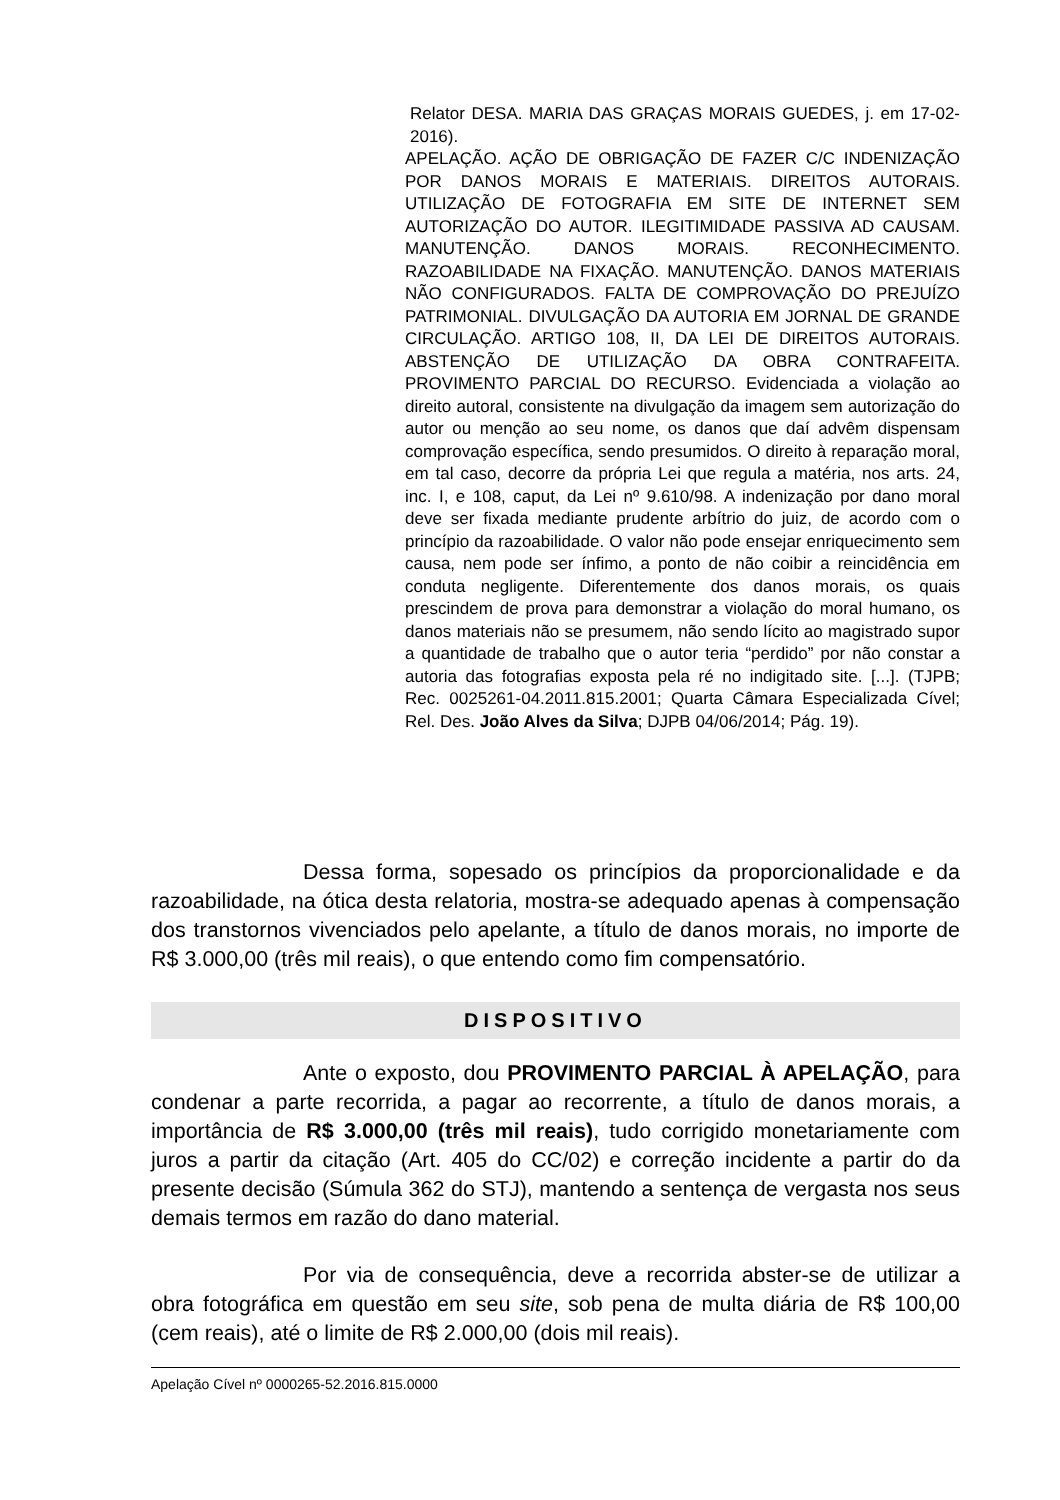Relator DESA. MARIA DAS GRAÇAS MORAIS GUEDES, j. em 17-02-2016).
APELAÇÃO. AÇÃO DE OBRIGAÇÃO DE FAZER C/C INDENIZAÇÃO POR DANOS MORAIS E MATERIAIS. DIREITOS AUTORAIS. UTILIZAÇÃO DE FOTOGRAFIA EM SITE DE INTERNET SEM AUTORIZAÇÃO DO AUTOR. ILEGITIMIDADE PASSIVA AD CAUSAM. MANUTENÇÃO. DANOS MORAIS. RECONHECIMENTO. RAZOABILIDADE NA FIXAÇÃO. MANUTENÇÃO. DANOS MATERIAIS NÃO CONFIGURADOS. FALTA DE COMPROVAÇÃO DO PREJUÍZO PATRIMONIAL. DIVULGAÇÃO DA AUTORIA EM JORNAL DE GRANDE CIRCULAÇÃO. ARTIGO 108, II, DA LEI DE DIREITOS AUTORAIS. ABSTENÇÃO DE UTILIZAÇÃO DA OBRA CONTRAFEITA. PROVIMENTO PARCIAL DO RECURSO. Evidenciada a violação ao direito autoral, consistente na divulgação da imagem sem autorização do autor ou menção ao seu nome, os danos que daí advêm dispensam comprovação específica, sendo presumidos. O direito à reparação moral, em tal caso, decorre da própria Lei que regula a matéria, nos arts. 24, inc. I, e 108, caput, da Lei nº 9.610/98. A indenização por dano moral deve ser fixada mediante prudente arbítrio do juiz, de acordo com o princípio da razoabilidade. O valor não pode ensejar enriquecimento sem causa, nem pode ser ínfimo, a ponto de não coibir a reincidência em conduta negligente. Diferentemente dos danos morais, os quais prescindem de prova para demonstrar a violação do moral humano, os danos materiais não se presumem, não sendo lícito ao magistrado supor a quantidade de trabalho que o autor teria “perdido” por não constar a autoria das fotografias exposta pela ré no indigitado site. [...]. (TJPB; Rec. 0025261-04.2011.815.2001; Quarta Câmara Especializada Cível; Rel. Des. João Alves da Silva; DJPB 04/06/2014; Pág. 19).
Dessa forma, sopesado os princípios da proporcionalidade e da razoabilidade, na ótica desta relatoria, mostra-se adequado apenas à compensação dos transtornos vivenciados pelo apelante, a título de danos morais, no importe de R$ 3.000,00 (três mil reais), o que entendo como fim compensatório.
DISPOSITIVO
Ante o exposto, dou PROVIMENTO PARCIAL À APELAÇÃO, para condenar a parte recorrida, a pagar ao recorrente, a título de danos morais, a importância de R$ 3.000,00 (três mil reais), tudo corrigido monetariamente com juros a partir da citação (Art. 405 do CC/02) e correção incidente a partir do da presente decisão (Súmula 362 do STJ), mantendo a sentença de vergasta nos seus demais termos em razão do dano material.
Por via de consequência, deve a recorrida abster-se de utilizar a obra fotográfica em questão em seu site, sob pena de multa diária de R$ 100,00 (cem reais), até o limite de R$ 2.000,00 (dois mil reais).
Apelação Cível nº 0000265-52.2016.815.0000